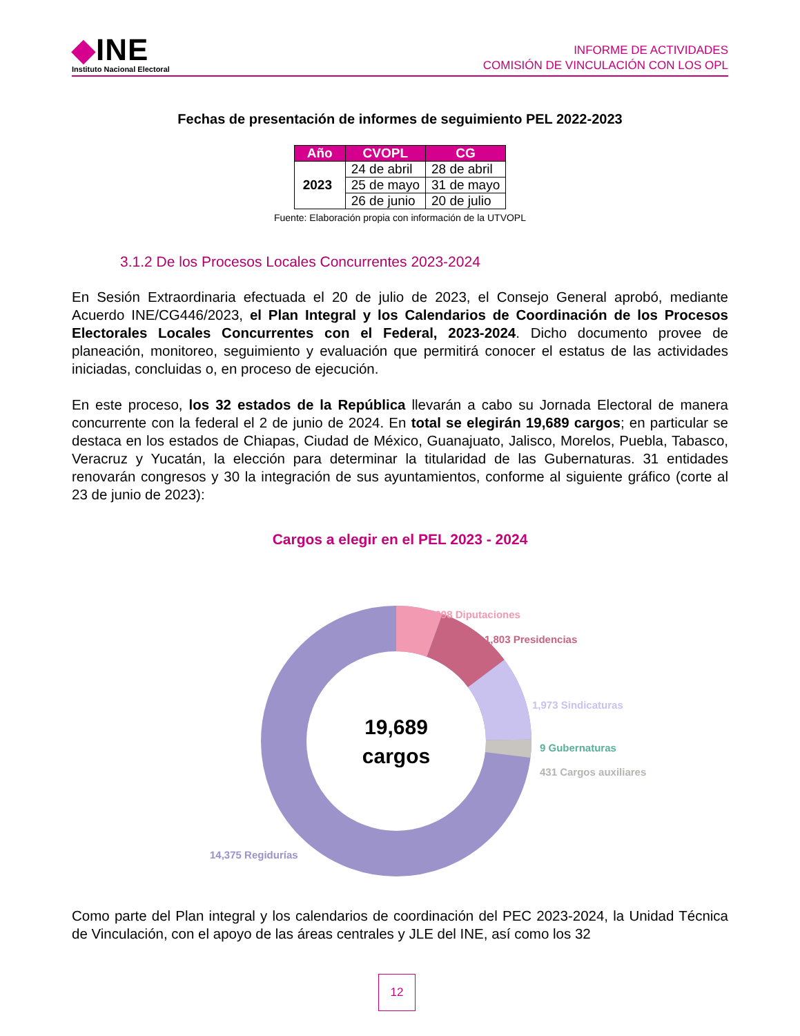◆INE
Instituto Nacional Electoral
INFORME DE ACTIVIDADES
COMISIÓN DE VINCULACIÓN CON LOS OPL
Fechas de presentación de informes de seguimiento PEL 2022-2023
| Año | CVOPL | CG |
| --- | --- | --- |
| 2023 | 24 de abril | 28 de abril |
| | 25 de mayo | 31 de mayo |
| | 26 de junio | 20 de julio |
Fuente: Elaboración propia con información de la UTVOPL
3.1.2 De los Procesos Locales Concurrentes 2023-2024
En Sesión Extraordinaria efectuada el 20 de julio de 2023, el Consejo General aprobó, mediante Acuerdo INE/CG446/2023, el Plan Integral y los Calendarios de Coordinación de los Procesos Electorales Locales Concurrentes con el Federal, 2023-2024. Dicho documento provee de planeación, monitoreo, seguimiento y evaluación que permitirá conocer el estatus de las actividades iniciadas, concluidas o, en proceso de ejecución.
En este proceso, los 32 estados de la República llevarán a cabo su Jornada Electoral de manera concurrente con la federal el 2 de junio de 2024. En total se elegirán 19,689 cargos; en particular se destaca en los estados de Chiapas, Ciudad de México, Guanajuato, Jalisco, Morelos, Puebla, Tabasco, Veracruz y Yucatán, la elección para determinar la titularidad de las Gubernaturas. 31 entidades renovarán congresos y 30 la integración de sus ayuntamientos, conforme al siguiente gráfico (corte al 23 de junio de 2023):
Cargos a elegir en el PEL 2023 - 2024
19,689
cargos
1,098 Diputaciones
1,803 Presidencias
1,973 Sindicaturas
9 Gubernaturas
431 Cargos auxiliares
14,375 Regidurías
Como parte del Plan integral y los calendarios de coordinación del PEC 2023-2024, la Unidad Técnica de Vinculación, con el apoyo de las áreas centrales y JLE del INE, así como los 32
12